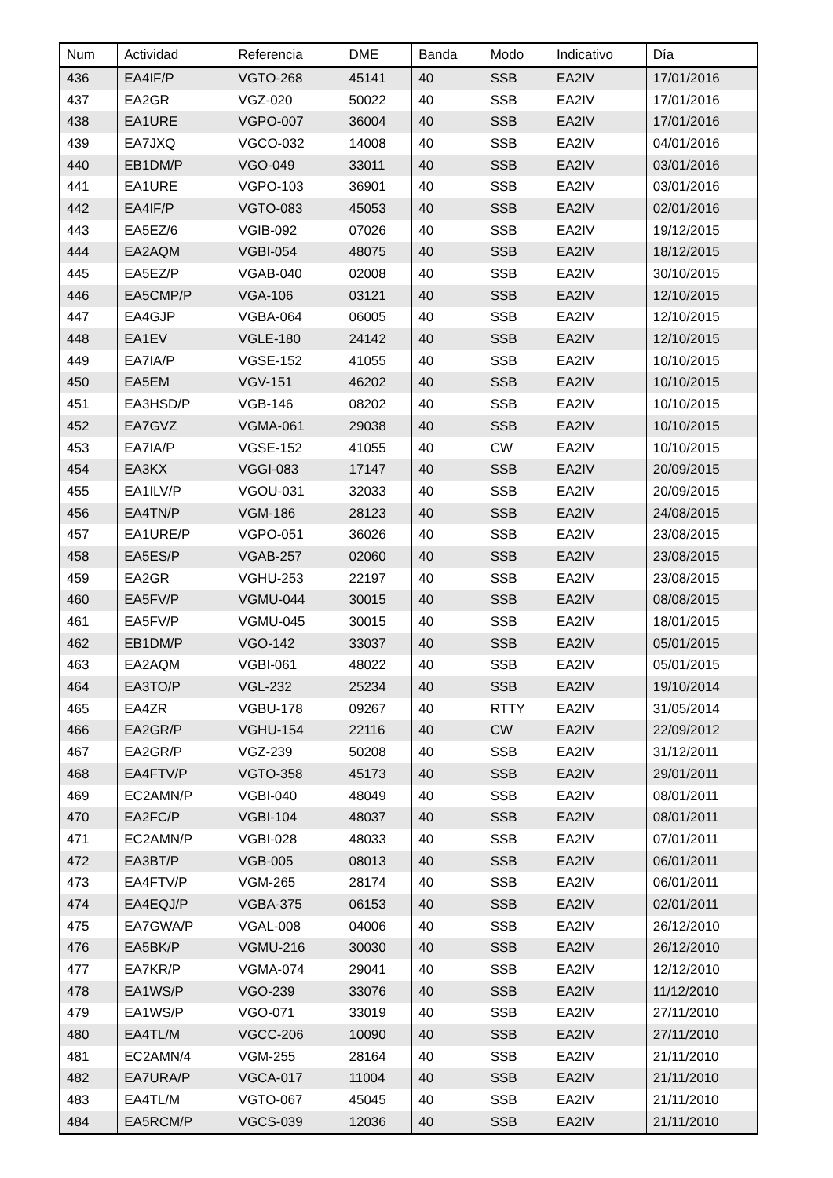| Num | Actividad | Referencia | DME | Banda | Modo | Indicativo | Día |
| --- | --- | --- | --- | --- | --- | --- | --- |
| 436 | EA4IF/P | VGTO-268 | 45141 | 40 | SSB | EA2IV | 17/01/2016 |
| 437 | EA2GR | VGZ-020 | 50022 | 40 | SSB | EA2IV | 17/01/2016 |
| 438 | EA1URE | VGPO-007 | 36004 | 40 | SSB | EA2IV | 17/01/2016 |
| 439 | EA7JXQ | VGCO-032 | 14008 | 40 | SSB | EA2IV | 04/01/2016 |
| 440 | EB1DM/P | VGO-049 | 33011 | 40 | SSB | EA2IV | 03/01/2016 |
| 441 | EA1URE | VGPO-103 | 36901 | 40 | SSB | EA2IV | 03/01/2016 |
| 442 | EA4IF/P | VGTO-083 | 45053 | 40 | SSB | EA2IV | 02/01/2016 |
| 443 | EA5EZ/6 | VGIB-092 | 07026 | 40 | SSB | EA2IV | 19/12/2015 |
| 444 | EA2AQM | VGBI-054 | 48075 | 40 | SSB | EA2IV | 18/12/2015 |
| 445 | EA5EZ/P | VGAB-040 | 02008 | 40 | SSB | EA2IV | 30/10/2015 |
| 446 | EA5CMP/P | VGA-106 | 03121 | 40 | SSB | EA2IV | 12/10/2015 |
| 447 | EA4GJP | VGBA-064 | 06005 | 40 | SSB | EA2IV | 12/10/2015 |
| 448 | EA1EV | VGLE-180 | 24142 | 40 | SSB | EA2IV | 12/10/2015 |
| 449 | EA7IA/P | VGSE-152 | 41055 | 40 | SSB | EA2IV | 10/10/2015 |
| 450 | EA5EM | VGV-151 | 46202 | 40 | SSB | EA2IV | 10/10/2015 |
| 451 | EA3HSD/P | VGB-146 | 08202 | 40 | SSB | EA2IV | 10/10/2015 |
| 452 | EA7GVZ | VGMA-061 | 29038 | 40 | SSB | EA2IV | 10/10/2015 |
| 453 | EA7IA/P | VGSE-152 | 41055 | 40 | CW | EA2IV | 10/10/2015 |
| 454 | EA3KX | VGGI-083 | 17147 | 40 | SSB | EA2IV | 20/09/2015 |
| 455 | EA1ILV/P | VGOU-031 | 32033 | 40 | SSB | EA2IV | 20/09/2015 |
| 456 | EA4TN/P | VGM-186 | 28123 | 40 | SSB | EA2IV | 24/08/2015 |
| 457 | EA1URE/P | VGPO-051 | 36026 | 40 | SSB | EA2IV | 23/08/2015 |
| 458 | EA5ES/P | VGAB-257 | 02060 | 40 | SSB | EA2IV | 23/08/2015 |
| 459 | EA2GR | VGHU-253 | 22197 | 40 | SSB | EA2IV | 23/08/2015 |
| 460 | EA5FV/P | VGMU-044 | 30015 | 40 | SSB | EA2IV | 08/08/2015 |
| 461 | EA5FV/P | VGMU-045 | 30015 | 40 | SSB | EA2IV | 18/01/2015 |
| 462 | EB1DM/P | VGO-142 | 33037 | 40 | SSB | EA2IV | 05/01/2015 |
| 463 | EA2AQM | VGBI-061 | 48022 | 40 | SSB | EA2IV | 05/01/2015 |
| 464 | EA3TO/P | VGL-232 | 25234 | 40 | SSB | EA2IV | 19/10/2014 |
| 465 | EA4ZR | VGBU-178 | 09267 | 40 | RTTY | EA2IV | 31/05/2014 |
| 466 | EA2GR/P | VGHU-154 | 22116 | 40 | CW | EA2IV | 22/09/2012 |
| 467 | EA2GR/P | VGZ-239 | 50208 | 40 | SSB | EA2IV | 31/12/2011 |
| 468 | EA4FTV/P | VGTO-358 | 45173 | 40 | SSB | EA2IV | 29/01/2011 |
| 469 | EC2AMN/P | VGBI-040 | 48049 | 40 | SSB | EA2IV | 08/01/2011 |
| 470 | EA2FC/P | VGBI-104 | 48037 | 40 | SSB | EA2IV | 08/01/2011 |
| 471 | EC2AMN/P | VGBI-028 | 48033 | 40 | SSB | EA2IV | 07/01/2011 |
| 472 | EA3BT/P | VGB-005 | 08013 | 40 | SSB | EA2IV | 06/01/2011 |
| 473 | EA4FTV/P | VGM-265 | 28174 | 40 | SSB | EA2IV | 06/01/2011 |
| 474 | EA4EQJ/P | VGBA-375 | 06153 | 40 | SSB | EA2IV | 02/01/2011 |
| 475 | EA7GWA/P | VGAL-008 | 04006 | 40 | SSB | EA2IV | 26/12/2010 |
| 476 | EA5BK/P | VGMU-216 | 30030 | 40 | SSB | EA2IV | 26/12/2010 |
| 477 | EA7KR/P | VGMA-074 | 29041 | 40 | SSB | EA2IV | 12/12/2010 |
| 478 | EA1WS/P | VGO-239 | 33076 | 40 | SSB | EA2IV | 11/12/2010 |
| 479 | EA1WS/P | VGO-071 | 33019 | 40 | SSB | EA2IV | 27/11/2010 |
| 480 | EA4TL/M | VGCC-206 | 10090 | 40 | SSB | EA2IV | 27/11/2010 |
| 481 | EC2AMN/4 | VGM-255 | 28164 | 40 | SSB | EA2IV | 21/11/2010 |
| 482 | EA7URA/P | VGCA-017 | 11004 | 40 | SSB | EA2IV | 21/11/2010 |
| 483 | EA4TL/M | VGTO-067 | 45045 | 40 | SSB | EA2IV | 21/11/2010 |
| 484 | EA5RCM/P | VGCS-039 | 12036 | 40 | SSB | EA2IV | 21/11/2010 |